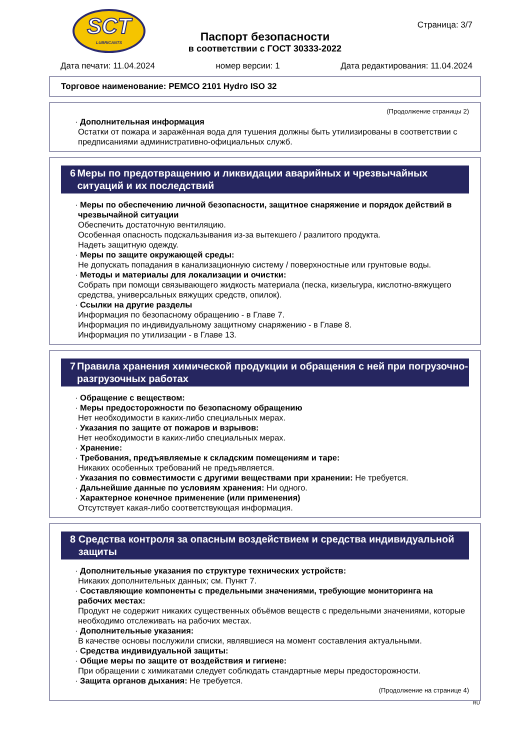SCT
LUBRICANTS
Страница: 3/7
Паспорт безопасности
в соответствии с ГОСТ 30333-2022
Дата печати: 11.04.2024 номер версии: 1 Дата редактирования: 11.04.2024
Торговое наименование: PEMCO 2101 Hydro ISO 32
(Продолжение страницы 2)
· Дополнительная информация
Остатки от пожара и заражённая вода для тушения должны быть утилизированы в соответствии с предписаниями административно-официальных служб.
6 Меры по предотвращению и ликвидации аварийных и чрезвычайных ситуаций и их последствий
· Меры по обеспечению личной безопасности, защитное снаряжение и порядок действий в чрезвычайной ситуации
Обеспечить достаточную вентиляцию.
Особенная опасность подскальзывания из-за вытекшего / разлитого продукта.
Надеть защитную одежду.
· Меры по защите окружающей среды:
Не допускать попадания в канализационную систему / поверхностные или грунтовые воды.
· Методы и материалы для локализации и очистки:
Собрать при помощи связывающего жидкость материала (песка, кизельгура, кислотно-вяжущего средства, универсальных вяжущих средств, опилок).
· Ссылки на другие разделы
Информация по безопасному обращению - в Главе 7.
Информация по индивидуальному защитному снаряжению - в Главе 8.
Информация по утилизации - в Главе 13.
7 Правила хранения химической продукции и обращения с ней при погрузочно-разгрузочных работах
· Обращение с веществом:
· Меры предосторожности по безопасному обращению
Нет необходимости в каких-либо специальных мерах.
· Указания по защите от пожаров и взрывов:
Нет необходимости в каких-либо специальных мерах.
· Хранение:
· Требования, предъявляемые к складским помещениям и таре:
Никаких особенных требований не предъявляется.
· Указания по совместимости с другими веществами при хранении: Не требуется.
· Дальнейшие данные по условиям хранения: Ни одного.
· Характерное конечное применение (или применения)
Отсутствует какая-либо соответствующая информация.
8 Средства контроля за опасным воздействием и средства индивидуальной защиты
· Дополнительные указания по структуре технических устройств:
Никаких дополнительных данных; см. Пункт 7.
· Составляющие компоненты с предельными значениями, требующие мониторинга на рабочих местах:
Продукт не содержит никаких существенных объёмов веществ с предельными значениями, которые необходимо отслеживать на рабочих местах.
· Дополнительные указания:
В качестве основы послужили списки, являвшиеся на момент составления актуальными.
· Средства индивидуальной защиты:
· Общие меры по защите от воздействия и гигиене:
При обращении с химикатами следует соблюдать стандартные меры предосторожности.
· Защита органов дыхания: Не требуется.
(Продолжение на странице 4)
RU